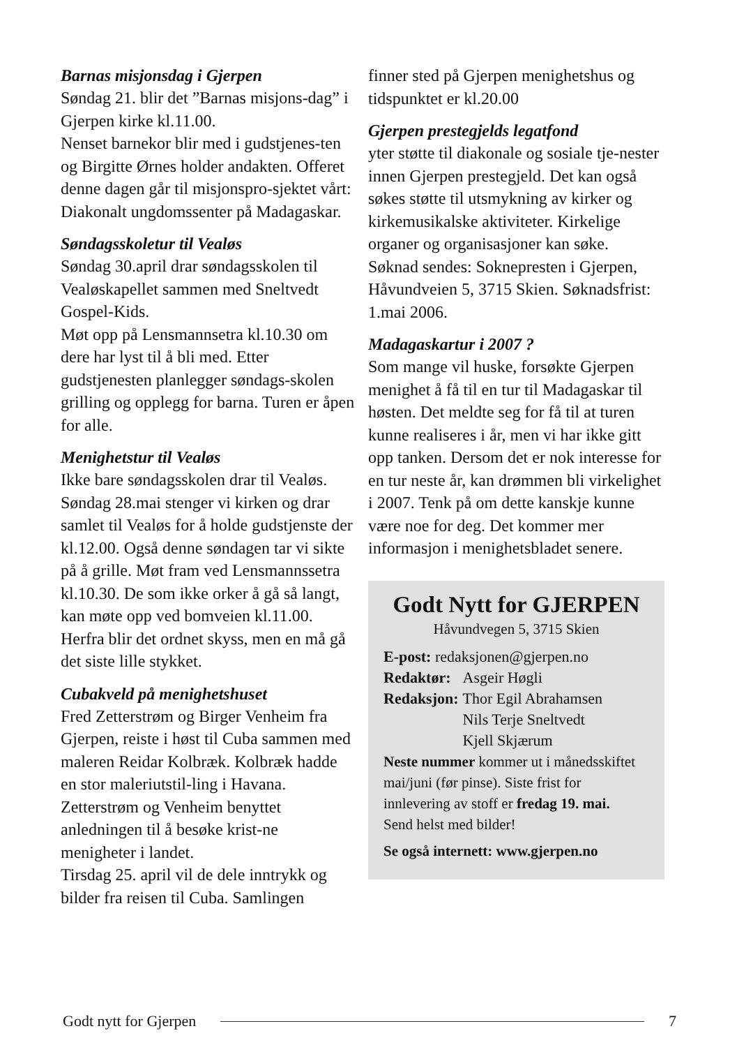Barnas misjonsdag i Gjerpen
Søndag 21. blir det ”Barnas misjons-dag” i Gjerpen kirke kl.11.00.
Nenset barnekor blir med i gudstjenes-ten og Birgitte Ørnes holder andakten. Offeret denne dagen går til misjonspro-sjektet vårt: Diakonalt ungdomssenter på Madagaskar.
Søndagsskoletur til Vealøs
Søndag 30.april drar søndagsskolen til Vealøskapellet sammen med Sneltvedt Gospel-Kids.
Møt opp på Lensmannsetra kl.10.30 om dere har lyst til å bli med. Etter gudstjenesten planlegger søndags-skolen grilling og opplegg for barna. Turen er åpen for alle.
Menighetstur til Vealøs
Ikke bare søndagsskolen drar til Vealøs. Søndag 28.mai stenger vi kirken og drar samlet til Vealøs for å holde gudstjenste der kl.12.00. Også denne søndagen tar vi sikte på å grille. Møt fram ved Lensmannssetra kl.10.30. De som ikke orker å gå så langt, kan møte opp ved bomveien kl.11.00. Herfra blir det ordnet skyss, men en må gå det siste lille stykket.
Cubakveld på menighetshuset
Fred Zetterstrøm og Birger Venheim fra Gjerpen, reiste i høst til Cuba sammen med maleren Reidar Kolbræk. Kolbræk hadde en stor maleriutstil-ling i Havana. Zetterstrøm og Venheim benyttet anledningen til å besøke krist-ne menigheter i landet.
Tirsdag 25. april vil de dele inntrykk og bilder fra reisen til Cuba. Samlingen
finner sted på Gjerpen menighetshus og tidspunktet er kl.20.00
Gjerpen prestegjelds legatfond
yter støtte til diakonale og sosiale tje-nester innen Gjerpen prestegjeld. Det kan også søkes støtte til utsmykning av kirker og kirkemusikalske aktiviteter. Kirkelige organer og organisasjoner kan søke.
Søknad sendes: Soknepresten i Gjerpen, Håvundveien 5, 3715 Skien. Søknadsfrist: 1.mai 2006.
Madagaskartur i 2007 ?
Som mange vil huske, forsøkte Gjerpen menighet å få til en tur til Madagaskar til høsten. Det meldte seg for få til at turen kunne realiseres i år, men vi har ikke gitt opp tanken. Dersom det er nok interesse for en tur neste år, kan drømmen bli virkelighet i 2007. Tenk på om dette kanskje kunne være noe for deg. Det kommer mer informasjon i menighetsbladet senere.
Godt Nytt for GJERPEN
Håvundvegen 5, 3715 Skien
| E-post: redaksjonen@gjerpen.no | |
| Redaktør: | Asgeir Høgli |
| Redaksjon: | Thor Egil Abrahamsen Nils Terje Sneltvedt Kjell Skjærum |
Neste nummer kommer ut i månedsskiftet mai/juni (før pinse). Siste frist for innlevering av stoff er fredag 19. mai.
Send helst med bilder!
Se også internett: www.gjerpen.no
Godt nytt for Gjerpen 7